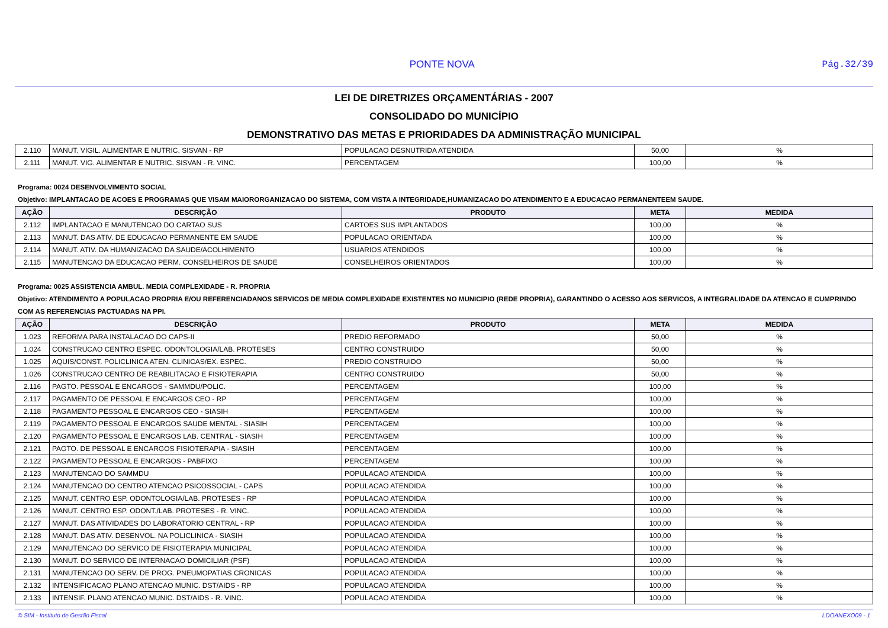PONTE NOVA Pág.32/39
LEI DE DIRETRIZES ORÇAMENTÁRIAS - 2007
CONSOLIDADO DO MUNICÍPIO
DEMONSTRATIVO DAS METAS E PRIORIDADES DA ADMINISTRAÇÃO MUNICIPAL
| 2.110 | MANUT. VIGIL. ALIMENTAR E NUTRIC. SISVAN - RP | POPULACAO DESNUTRIDA ATENDIDA | 50,00 | % |
| 2.111 | MANUT. VIG. ALIMENTAR E NUTRIC. SISVAN - R. VINC. | PERCENTAGEM | 100,00 | % |
Programa: 0024 DESENVOLVIMENTO SOCIAL
Objetivo: IMPLANTACAO DE ACOES E PROGRAMAS QUE VISAM MAIORORGANIZACAO DO SISTEMA, COM VISTA A INTEGRIDADE,HUMANIZACAO DO ATENDIMENTO E A EDUCACAO PERMANENTEEM SAUDE.
| AÇÃO | DESCRIÇÃO | PRODUTO | META | MEDIDA |
| --- | --- | --- | --- | --- |
| 2.112 | IMPLANTACAO E MANUTENCAO DO CARTAO SUS | CARTOES SUS IMPLANTADOS | 100,00 | % |
| 2.113 | MANUT. DAS ATIV. DE EDUCACAO PERMANENTE EM SAUDE | POPULACAO ORIENTADA | 100,00 | % |
| 2.114 | MANUT. ATIV. DA HUMANIZACAO DA SAUDE/ACOLHIMENTO | USUARIOS ATENDIDOS | 100,00 | % |
| 2.115 | MANUTENCAO DA EDUCACAO PERM. CONSELHEIROS DE SAUDE | CONSELHEIROS ORIENTADOS | 100,00 | % |
Programa: 0025 ASSISTENCIA AMBUL. MEDIA COMPLEXIDADE - R. PROPRIA
Objetivo: ATENDIMENTO A POPULACAO PROPRIA E/OU REFERENCIADANOS SERVICOS DE MEDIA COMPLEXIDADE EXISTENTES NO MUNICIPIO (REDE PROPRIA), GARANTINDO O ACESSO AOS SERVICOS, A INTEGRALIDADE DA ATENCAO E CUMPRINDO COM AS REFERENCIAS PACTUADAS NA PPI.
| AÇÃO | DESCRIÇÃO | PRODUTO | META | MEDIDA |
| --- | --- | --- | --- | --- |
| 1.023 | REFORMA PARA INSTALACAO DO CAPS-II | PREDIO REFORMADO | 50,00 | % |
| 1.024 | CONSTRUCAO CENTRO ESPEC. ODONTOLOGIA/LAB. PROTESES | CENTRO CONSTRUIDO | 50,00 | % |
| 1.025 | AQUIS/CONST. POLICLINICA ATEN. CLINICAS/EX. ESPEC. | PREDIO CONSTRUIDO | 50,00 | % |
| 1.026 | CONSTRUCAO CENTRO DE REABILITACAO E FISIOTERAPIA | CENTRO CONSTRUIDO | 50,00 | % |
| 2.116 | PAGTO. PESSOAL E ENCARGOS - SAMMDU/POLIC. | PERCENTAGEM | 100,00 | % |
| 2.117 | PAGAMENTO DE PESSOAL E ENCARGOS CEO - RP | PERCENTAGEM | 100,00 | % |
| 2.118 | PAGAMENTO PESSOAL E ENCARGOS CEO - SIASIH | PERCENTAGEM | 100,00 | % |
| 2.119 | PAGAMENTO PESSOAL E ENCARGOS SAUDE MENTAL - SIASIH | PERCENTAGEM | 100,00 | % |
| 2.120 | PAGAMENTO PESSOAL E ENCARGOS LAB. CENTRAL - SIASIH | PERCENTAGEM | 100,00 | % |
| 2.121 | PAGTO. DE PESSOAL E ENCARGOS FISIOTERAPIA - SIASIH | PERCENTAGEM | 100,00 | % |
| 2.122 | PAGAMENTO PESSOAL E ENCARGOS - PABFIXO | PERCENTAGEM | 100,00 | % |
| 2.123 | MANUTENCAO DO SAMMDU | POPULACAO ATENDIDA | 100,00 | % |
| 2.124 | MANUTENCAO DO CENTRO ATENCAO PSICOSSOCIAL - CAPS | POPULACAO ATENDIDA | 100,00 | % |
| 2.125 | MANUT. CENTRO ESP. ODONTOLOGIA/LAB. PROTESES - RP | POPULACAO ATENDIDA | 100,00 | % |
| 2.126 | MANUT. CENTRO ESP. ODONT./LAB. PROTESES - R. VINC. | POPULACAO ATENDIDA | 100,00 | % |
| 2.127 | MANUT. DAS ATIVIDADES DO LABORATORIO CENTRAL - RP | POPULACAO ATENDIDA | 100,00 | % |
| 2.128 | MANUT. DAS ATIV. DESENVOL. NA POLICLINICA - SIASIH | POPULACAO ATENDIDA | 100,00 | % |
| 2.129 | MANUTENCAO DO SERVICO DE FISIOTERAPIA MUNICIPAL | POPULACAO ATENDIDA | 100,00 | % |
| 2.130 | MANUT. DO SERVICO DE INTERNACAO DOMICILIAR (PSF) | POPULACAO ATENDIDA | 100,00 | % |
| 2.131 | MANUTENCAO DO SERV. DE PROG. PNEUMOPATIAS CRONICAS | POPULACAO ATENDIDA | 100,00 | % |
| 2.132 | INTENSIFICACAO PLANO ATENCAO MUNIC. DST/AIDS - RP | POPULACAO ATENDIDA | 100,00 | % |
| 2.133 | INTENSIF. PLANO ATENCAO MUNIC. DST/AIDS - R. VINC. | POPULACAO ATENDIDA | 100,00 | % |
© SIM - Instituto de Gestão Fiscal LDOANEXO09 - 1